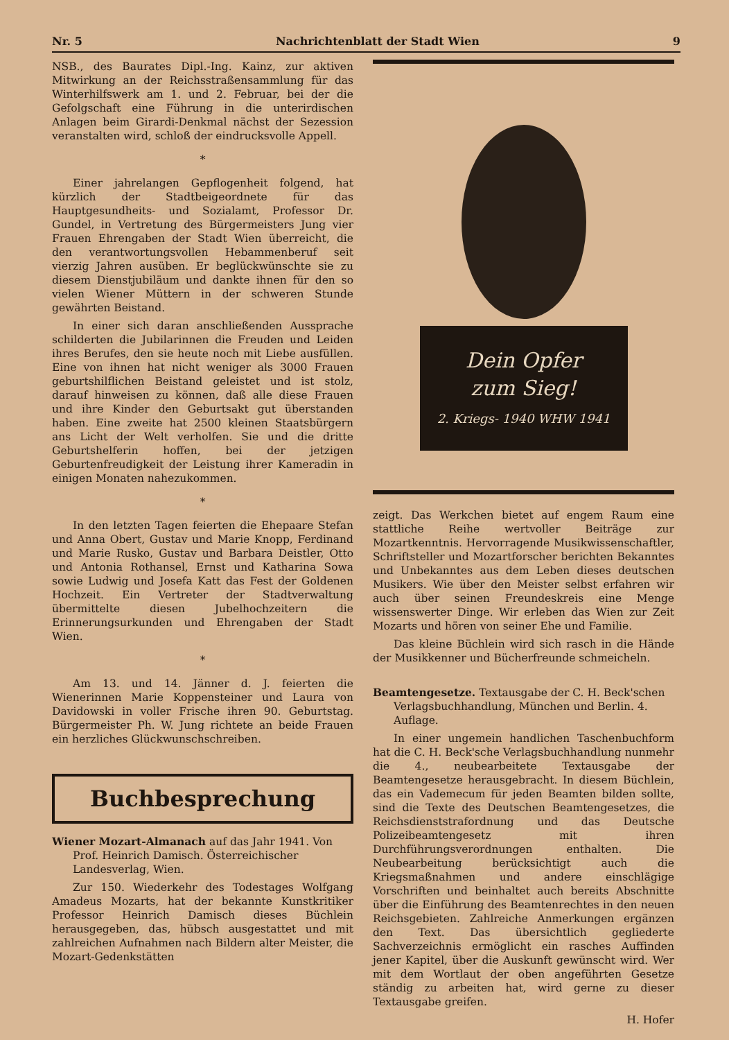Nr. 5 Nachrichtenblatt der Stadt Wien 9
NSB., des Baurates Dipl.-Ing. Kainz, zur aktiven Mitwirkung an der Reichsstraßensammlung für das Winterhilfswerk am 1. und 2. Februar, bei der die Gefolgschaft eine Führung in die unterirdischen Anlagen beim Girardi-Denkmal nächst der Sezession veranstalten wird, schloß der eindrucksvolle Appell.
*
Einer jahrelangen Gepflogenheit folgend, hat kürzlich der Stadtbeigeordnete für das Hauptgesundheits- und Sozialamt, Professor Dr. Gundel, in Vertretung des Bürgermeisters Jung vier Frauen Ehrengaben der Stadt Wien überreicht, die den verantwortungsvollen Hebammenberuf seit vierzig Jahren ausüben. Er beglückwünschte sie zu diesem Dienstjubiläum und dankte ihnen für den so vielen Wiener Müttern in der schweren Stunde gewährten Beistand.
In einer sich daran anschließenden Aussprache schilderten die Jubilarinnen die Freuden und Leiden ihres Berufes, den sie heute noch mit Liebe ausfüllen. Eine von ihnen hat nicht weniger als 3000 Frauen geburtshilflichen Beistand geleistet und ist stolz, darauf hinweisen zu können, daß alle diese Frauen und ihre Kinder den Geburtsakt gut überstanden haben. Eine zweite hat 2500 kleinen Staatsbürgern ans Licht der Welt verholfen. Sie und die dritte Geburtshelferin hoffen, bei der jetzigen Geburtenfreudigkeit der Leistung ihrer Kameradin in einigen Monaten nahezukommen.
*
In den letzten Tagen feierten die Ehepaare Stefan und Anna Obert, Gustav und Marie Knopp, Ferdinand und Marie Rusko, Gustav und Barbara Deistler, Otto und Antonia Rothansel, Ernst und Katharina Sowa sowie Ludwig und Josefa Katt das Fest der Goldenen Hochzeit. Ein Vertreter der Stadtverwaltung übermittelte diesen Jubelhochzeitern die Erinnerungsurkunden und Ehrengaben der Stadt Wien.
*
Am 13. und 14. Jänner d. J. feierten die Wienerinnen Marie Koppensteiner und Laura von Davidowski in voller Frische ihren 90. Geburtstag. Bürgermeister Ph. W. Jung richtete an beide Frauen ein herzliches Glückwunschschreiben.
Buchbesprechung
Wiener Mozart-Almanach auf das Jahr 1941. Von Prof. Heinrich Damisch. Österreichischer Landesverlag, Wien.
Zur 150. Wiederkehr des Todestages Wolfgang Amadeus Mozarts, hat der bekannte Kunstkritiker Professor Heinrich Damisch dieses Büchlein herausgegeben, das, hübsch ausgestattet und mit zahlreichen Aufnahmen nach Bildern alter Meister, die Mozart-Gedenkstätten
Dein Opfer
zum Sieg!
2. Kriegs- 1940 WHW 1941
zeigt. Das Werkchen bietet auf engem Raum eine stattliche Reihe wertvoller Beiträge zur Mozartkenntnis. Hervorragende Musikwissenschaftler, Schriftsteller und Mozartforscher berichten Bekanntes und Unbekanntes aus dem Leben dieses deutschen Musikers. Wie über den Meister selbst erfahren wir auch über seinen Freundeskreis eine Menge wissenswerter Dinge. Wir erleben das Wien zur Zeit Mozarts und hören von seiner Ehe und Familie.
Das kleine Büchlein wird sich rasch in die Hände der Musikkenner und Bücherfreunde schmeicheln.
Beamtengesetze. Textausgabe der C. H. Beck'schen Verlagsbuchhandlung, München und Berlin. 4. Auflage.
In einer ungemein handlichen Taschenbuchform hat die C. H. Beck'sche Verlagsbuchhandlung nunmehr die 4., neubearbeitete Textausgabe der Beamtengesetze herausgebracht. In diesem Büchlein, das ein Vademecum für jeden Beamten bilden sollte, sind die Texte des Deutschen Beamtengesetzes, die Reichsdienststrafordnung und das Deutsche Polizeibeamtengesetz mit ihren Durchführungsverordnungen enthalten. Die Neubearbeitung berücksichtigt auch die Kriegsmaßnahmen und andere einschlägige Vorschriften und beinhaltet auch bereits Abschnitte über die Einführung des Beamtenrechtes in den neuen Reichsgebieten. Zahlreiche Anmerkungen ergänzen den Text. Das übersichtlich gegliederte Sachverzeichnis ermöglicht ein rasches Auffinden jener Kapitel, über die Auskunft gewünscht wird. Wer mit dem Wortlaut der oben angeführten Gesetze ständig zu arbeiten hat, wird gerne zu dieser Textausgabe greifen.
H. Hofer